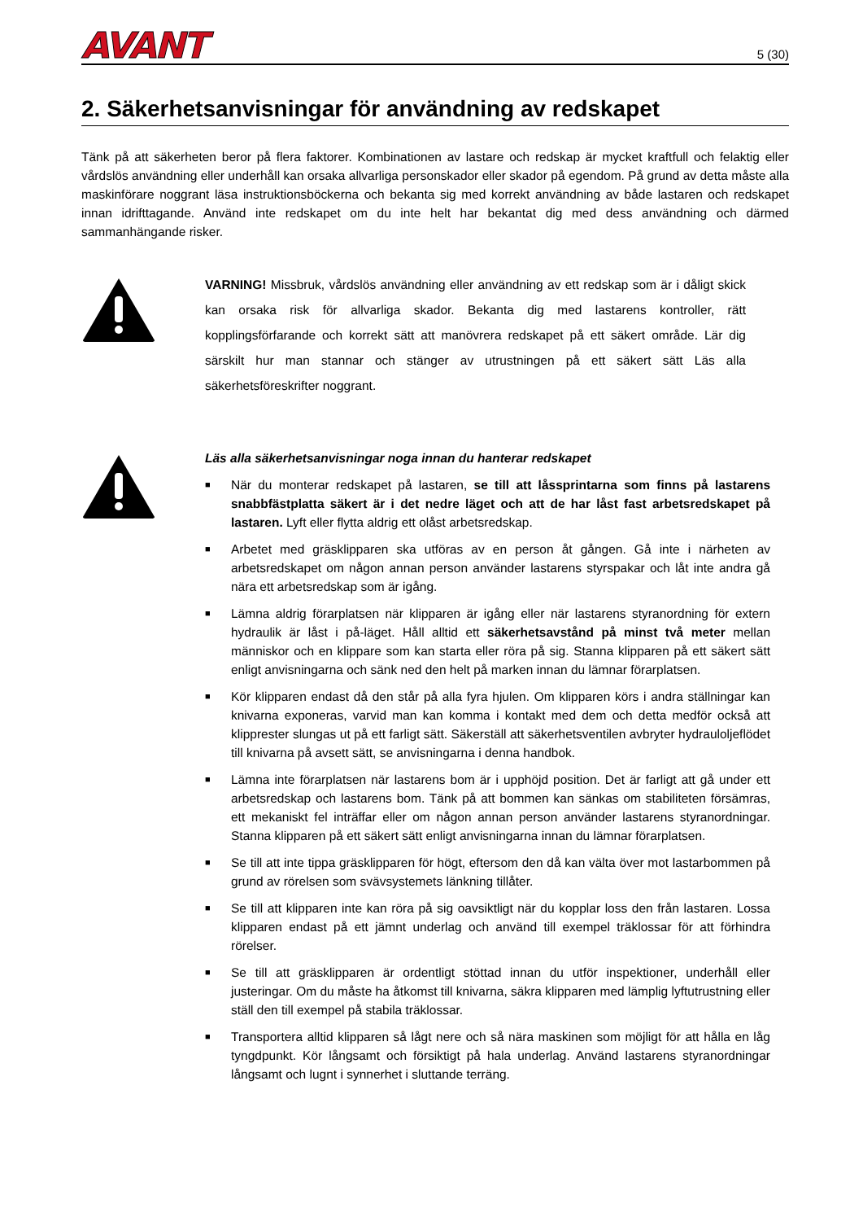AVANT
5 (30)
2. Säkerhetsanvisningar för användning av redskapet
Tänk på att säkerheten beror på flera faktorer. Kombinationen av lastare och redskap är mycket kraftfull och felaktig eller vårdslös användning eller underhåll kan orsaka allvarliga personskador eller skador på egendom. På grund av detta måste alla maskinförare noggrant läsa instruktionsböckerna och bekanta sig med korrekt användning av både lastaren och redskapet innan idrifttagande. Använd inte redskapet om du inte helt har bekantat dig med dess användning och därmed sammanhängande risker.
VARNING! Missbruk, vårdslös användning eller användning av ett redskap som är i dåligt skick kan orsaka risk för allvarliga skador. Bekanta dig med lastarens kontroller, rätt kopplingsförfarande och korrekt sätt att manövrera redskapet på ett säkert område. Lär dig särskilt hur man stannar och stänger av utrustningen på ett säkert sätt Läs alla säkerhetsföreskrifter noggrant.
Läs alla säkerhetsanvisningar noga innan du hanterar redskapet
■ När du monterar redskapet på lastaren, se till att låssprintarna som finns på lastarens snabbfästplatta säkert är i det nedre läget och att de har låst fast arbetsredskapet på lastaren. Lyft eller flytta aldrig ett olåst arbetsredskap.
■ Arbetet med gräsklipparen ska utföras av en person åt gången. Gå inte i närheten av arbetsredskapet om någon annan person använder lastarens styrspakar och låt inte andra gå nära ett arbetsredskap som är igång.
■ Lämna aldrig förarplatsen när klipparen är igång eller när lastarens styranordning för extern hydraulik är låst i på-läget. Håll alltid ett säkerhetsavstånd på minst två meter mellan människor och en klippare som kan starta eller röra på sig. Stanna klipparen på ett säkert sätt enligt anvisningarna och sänk ned den helt på marken innan du lämnar förarplatsen.
■ Kör klipparen endast då den står på alla fyra hjulen. Om klipparen körs i andra ställningar kan knivarna exponeras, varvid man kan komma i kontakt med dem och detta medför också att klipprester slungas ut på ett farligt sätt. Säkerställ att säkerhetsventilen avbryter hydrauloljeflödet till knivarna på avsett sätt, se anvisningarna i denna handbok.
■ Lämna inte förarplatsen när lastarens bom är i upphöjd position. Det är farligt att gå under ett arbetsredskap och lastarens bom. Tänk på att bommen kan sänkas om stabiliteten försämras, ett mekaniskt fel inträffar eller om någon annan person använder lastarens styranordningar. Stanna klipparen på ett säkert sätt enligt anvisningarna innan du lämnar förarplatsen.
■ Se till att inte tippa gräsklipparen för högt, eftersom den då kan välta över mot lastarbommen på grund av rörelsen som svävsystemets länkning tillåter.
■ Se till att klipparen inte kan röra på sig oavsiktligt när du kopplar loss den från lastaren. Lossa klipparen endast på ett jämnt underlag och använd till exempel träklossar för att förhindra rörelser.
■ Se till att gräsklipparen är ordentligt stöttad innan du utför inspektioner, underhåll eller justeringar. Om du måste ha åtkomst till knivarna, säkra klipparen med lämplig lyftutrustning eller ställ den till exempel på stabila träklossar.
■ Transportera alltid klipparen så lågt nere och så nära maskinen som möjligt för att hålla en låg tyngdpunkt. Kör långsamt och försiktigt på hala underlag. Använd lastarens styranordningar långsamt och lugnt i synnerhet i sluttande terräng.